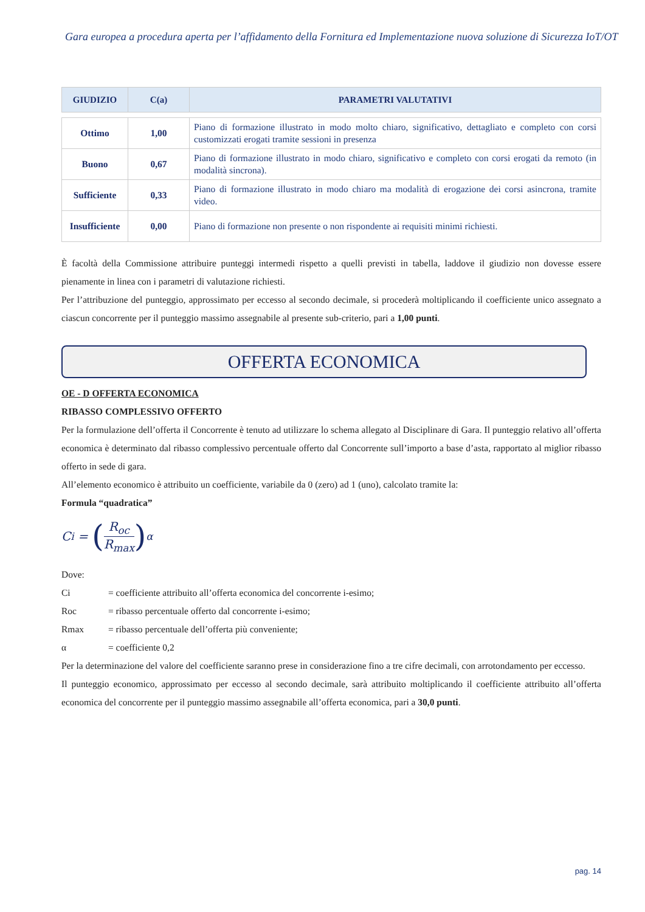Gara europea a procedura aperta per l’affidamento della Fornitura ed Implementazione nuova soluzione di Sicurezza IoT/OT
| GIUDIZIO | C(a) | PARAMETRI VALUTATIVI |
| --- | --- | --- |
| Ottimo | 1,00 | Piano di formazione illustrato in modo molto chiaro, significativo, dettagliato e completo con corsi customizzati erogati tramite sessioni in presenza |
| Buono | 0,67 | Piano di formazione illustrato in modo chiaro, significativo e completo con corsi erogati da remoto (in modalità sincrona). |
| Sufficiente | 0,33 | Piano di formazione illustrato in modo chiaro ma modalità di erogazione dei corsi asincrona, tramite video. |
| Insufficiente | 0,00 | Piano di formazione non presente o non rispondente ai requisiti minimi richiesti. |
È facoltà della Commissione attribuire punteggi intermedi rispetto a quelli previsti in tabella, laddove il giudizio non dovesse essere pienamente in linea con i parametri di valutazione richiesti.
Per l’attribuzione del punteggio, approssimato per eccesso al secondo decimale, si procederà moltiplicando il coefficiente unico assegnato a ciascun concorrente per il punteggio massimo assegnabile al presente sub-criterio, pari a 1,00 punti.
OFFERTA ECONOMICA
OE - D OFFERTA ECONOMICA
RIBASSO COMPLESSIVO OFFERTO
Per la formulazione dell’offerta il Concorrente è tenuto ad utilizzare lo schema allegato al Disciplinare di Gara. Il punteggio relativo all’offerta economica è determinato dal ribasso complessivo percentuale offerto dal Concorrente sull’importo a base d’asta, rapportato al miglior ribasso offerto in sede di gara.
All’elemento economico è attribuito un coefficiente, variabile da 0 (zero) ad 1 (uno), calcolato tramite la:
Formula “quadratica”
C<sub>i</sub> = (R<sub>oc</sub> R<sub>max</sub>)<sup>α</sup>
Dove:
Ci = coefficiente attribuito all’offerta economica del concorrente i-esimo;
Roc = ribasso percentuale offerto dal concorrente i-esimo;
Rmax = ribasso percentuale dell’offerta più conveniente;
α = coefficiente 0,2
Per la determinazione del valore del coefficiente saranno prese in considerazione fino a tre cifre decimali, con arrotondamento per eccesso.
Il punteggio economico, approssimato per eccesso al secondo decimale, sarà attribuito moltiplicando il coefficiente attribuito all’offerta economica del concorrente per il punteggio massimo assegnabile all’offerta economica, pari a 30,0 punti.
pag. 14